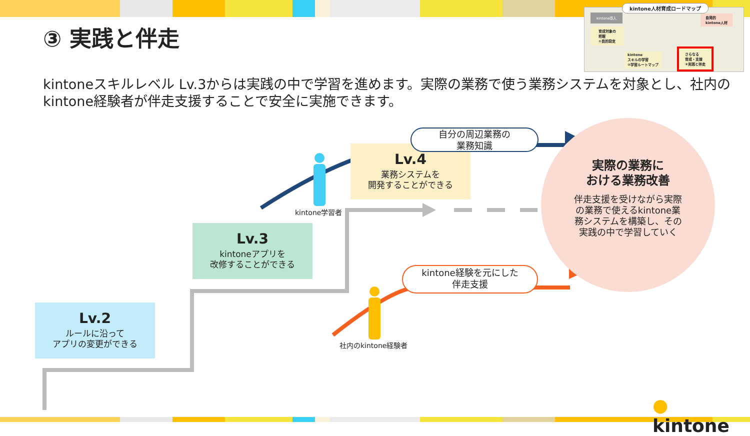③ 実践と伴走
kintoneスキルレベル Lv.3からは実践の中で学習を進めます。実際の業務で使う業務システムを対象とし、社内のkintone経験者が伴走支援することで安全に実施できます。
kintone人材育成ロードマップ
kintone導入
自発的
kintone人材
育成対象の
把握
①目的設定
kintone
スキルの学習
②学習ルートマップ
さらなる
育成・支援
③実践と伴走
Lv.2
ルールに沿って
アプリの変更ができる
Lv.3
kintoneアプリを
改修することができる
Lv.4
業務システムを
開発することができる
自分の周辺業務の
業務知識
kintone経験を元にした
伴走支援
kintone学習者
社内のkintone経験者
実際の業務に
おける業務改善
伴走支援を受けながら実際の業務で使えるkintone業務システムを構築し、その実践の中で学習していく
● kintone